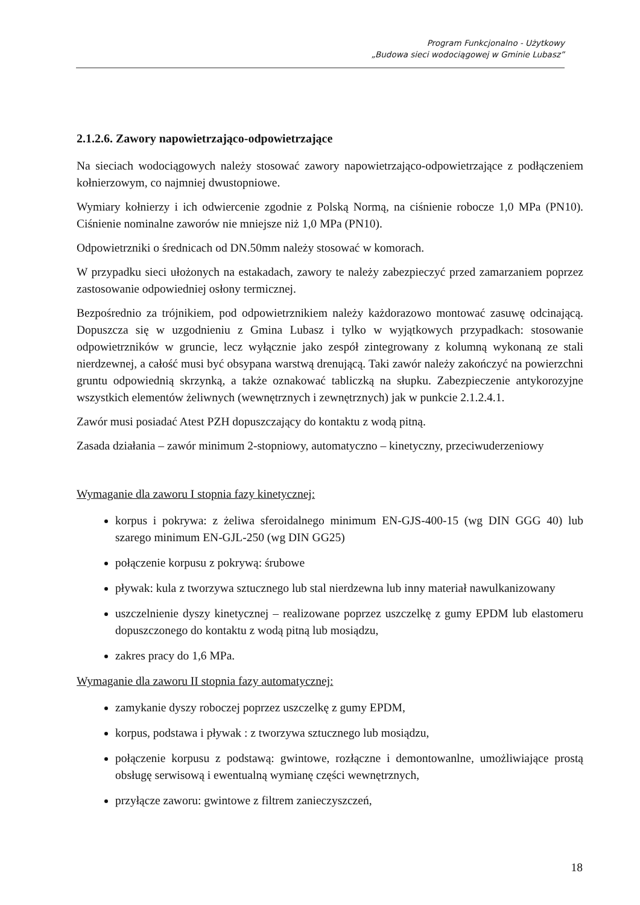Program Funkcjonalno - Użytkowy
„Budowa sieci wodociągowej w Gminie Lubasz”
2.1.2.6. Zawory napowietrzająco-odpowietrzające
Na sieciach wodociągowych należy stosować zawory napowietrzająco-odpowietrzające z podłączeniem kołnierzowym, co najmniej dwustopniowe.
Wymiary kołnierzy i ich odwiercenie zgodnie z Polską Normą, na ciśnienie robocze 1,0 MPa (PN10). Ciśnienie nominalne zaworów nie mniejsze niż 1,0 MPa (PN10).
Odpowietrzniki o średnicach od DN.50mm należy stosować w komorach.
W przypadku sieci ułożonych na estakadach, zawory te należy zabezpieczyć przed zamarzaniem poprzez zastosowanie odpowiedniej osłony termicznej.
Bezpośrednio za trójnikiem, pod odpowietrznikiem należy każdorazowo montować zasuwę odcinającą. Dopuszcza się w uzgodnieniu z Gmina Lubasz i tylko w wyjątkowych przypadkach: stosowanie odpowietrzników w gruncie, lecz wyłącznie jako zespół zintegrowany z kolumną wykonaną ze stali nierdzewnej, a całość musi być obsypana warstwą drenującą. Taki zawór należy zakończyć na powierzchni gruntu odpowiednią skrzynką, a także oznakować tabliczką na słupku. Zabezpieczenie antykorozyjne wszystkich elementów żeliwnych (wewnętrznych i zewnętrznych) jak w punkcie 2.1.2.4.1.
Zawór musi posiadać Atest PZH dopuszczający do kontaktu z wodą pitną.
Zasada działania – zawór minimum 2-stopniowy, automatyczno – kinetyczny, przeciwuderzeniowy
Wymaganie dla zaworu I stopnia fazy kinetycznej:
korpus i pokrywa: z żeliwa sferoidalnego minimum EN-GJS-400-15 (wg DIN GGG 40) lub szarego minimum EN-GJL-250 (wg DIN GG25)
połączenie korpusu z pokrywą: śrubowe
pływak: kula z tworzywa sztucznego lub stal nierdzewna lub inny materiał nawulkanizowany
uszczelnienie dyszy kinetycznej – realizowane poprzez uszczelkę z gumy EPDM lub elastomeru dopuszczonego do kontaktu z wodą pitną lub mosiądzu,
zakres pracy do 1,6 MPa.
Wymaganie dla zaworu II stopnia fazy automatycznej:
zamykanie dyszy roboczej poprzez uszczelkę z gumy EPDM,
korpus, podstawa i pływak : z tworzywa sztucznego lub mosiądzu,
połączenie korpusu z podstawą: gwintowe, rozłączne i demontowanlne, umożliwiające prostą obsługę serwisową i ewentualną wymianę części wewnętrznych,
przyłącze zaworu: gwintowe z filtrem zanieczyszczeń,
18